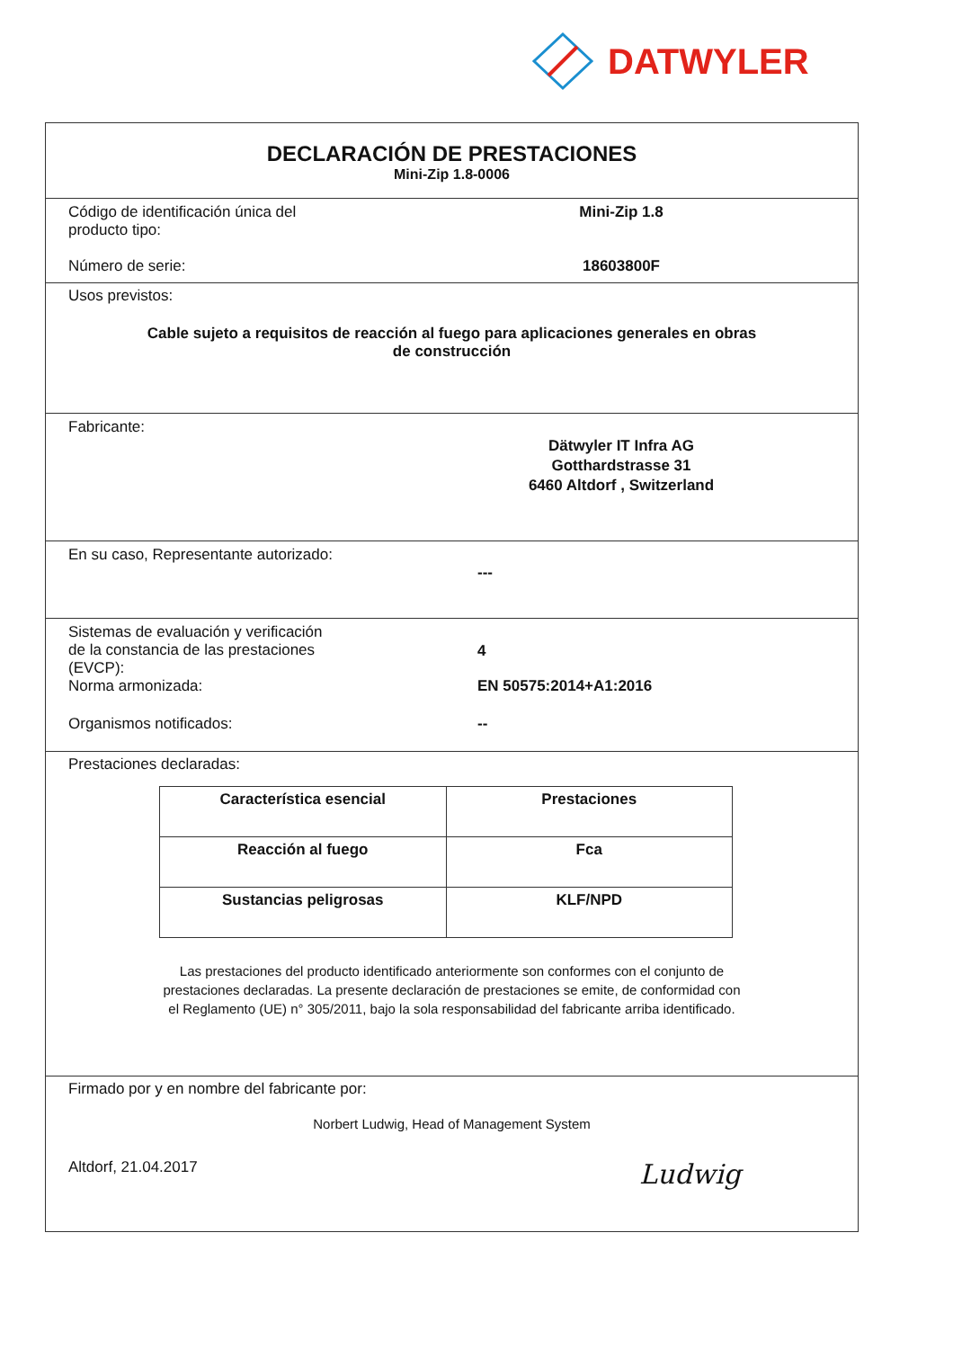DATWYLER
DECLARACIÓN DE PRESTACIONES
Mini-Zip 1.8-0006
Código de identificación única del
producto tipo:
Mini-Zip 1.8
Número de serie: 18603800F
Usos previstos:
Cable sujeto a requisitos de reacción al fuego para aplicaciones generales en obras
de construcción
Fabricante:
Dätwyler IT Infra AG
Gotthardstrasse 31
6460 Altdorf , Switzerland
En su caso, Representante autorizado:
---
Sistemas de evaluación y verificación
de la constancia de las prestaciones
(EVCP):
4
Norma armonizada: EN 50575:2014+A1:2016
Organismos notificados: --
Prestaciones declaradas:
| Característica esencial | Prestaciones |
| --- | --- |
| Reacción al fuego | Fca |
| Sustancias peligrosas | KLF/NPD |
Las prestaciones del producto identificado anteriormente son conformes con el conjunto de
prestaciones declaradas. La presente declaración de prestaciones se emite, de conformidad con
el Reglamento (UE) n° 305/2011, bajo la sola responsabilidad del fabricante arriba identificado.
Firmado por y en nombre del fabricante por:
Norbert Ludwig, Head of Management System
Altdorf, 21.04.2017
Ludwig